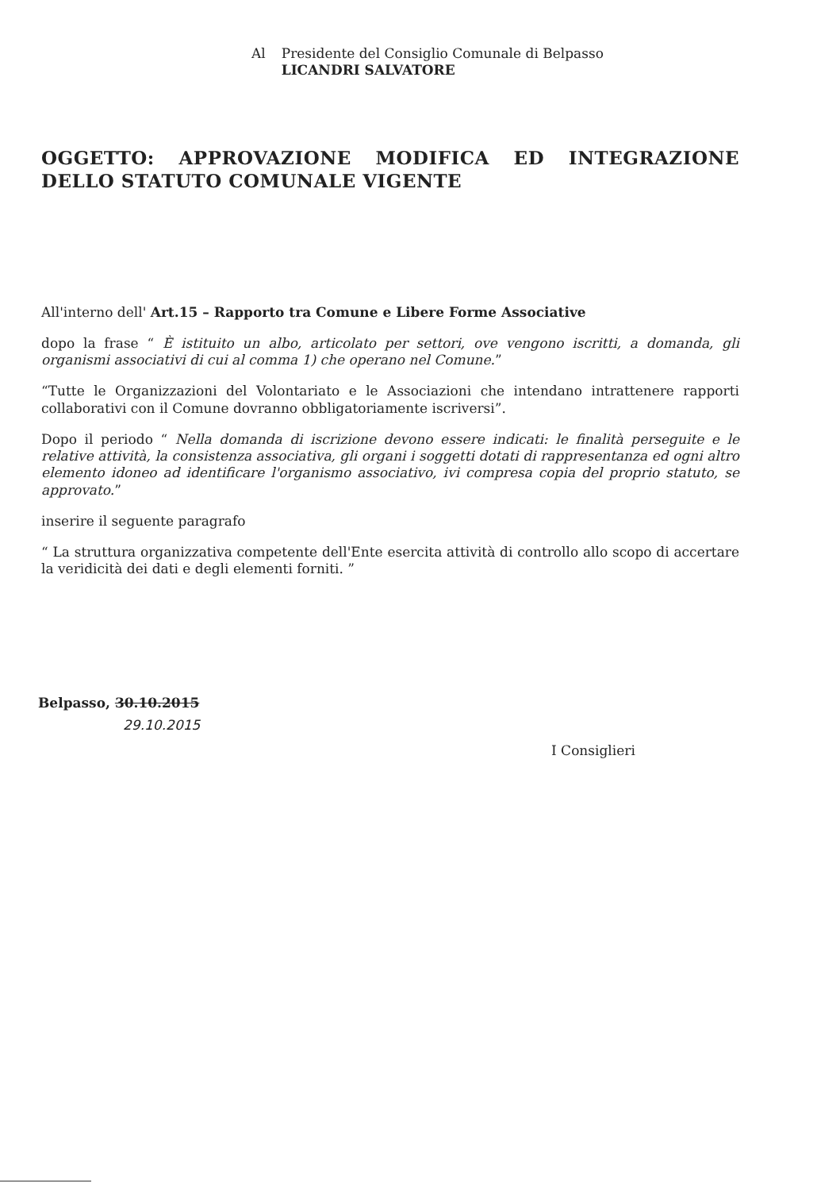| Al | Presidente del Consiglio Comunale di Belpasso LICANDRI SALVATORE |
OGGETTO: APPROVAZIONE MODIFICA ED INTEGRAZIONE DELLO STATUTO COMUNALE VIGENTE
All'interno dell' Art.15 – Rapporto tra Comune e Libere Forme Associative
dopo la frase “ È istituito un albo, articolato per settori, ove vengono iscritti, a domanda, gli organismi associativi di cui al comma 1) che operano nel Comune.”
“Tutte le Organizzazioni del Volontariato e le Associazioni che intendano intrattenere rapporti collaborativi con il Comune dovranno obbligatoriamente iscriversi”.
Dopo il periodo “ Nella domanda di iscrizione devono essere indicati: le finalità perseguite e le relative attività, la consistenza associativa, gli organi i soggetti dotati di rappresentanza ed ogni altro elemento idoneo ad identificare l'organismo associativo, ivi compresa copia del proprio statuto, se approvato.”
inserire il seguente paragrafo
“ La struttura organizzativa competente dell'Ente esercita attività di controllo allo scopo di accertare la veridicità dei dati e degli elementi forniti. ”
Belpasso, 30.10.2015
29.10.2015
I Consiglieri